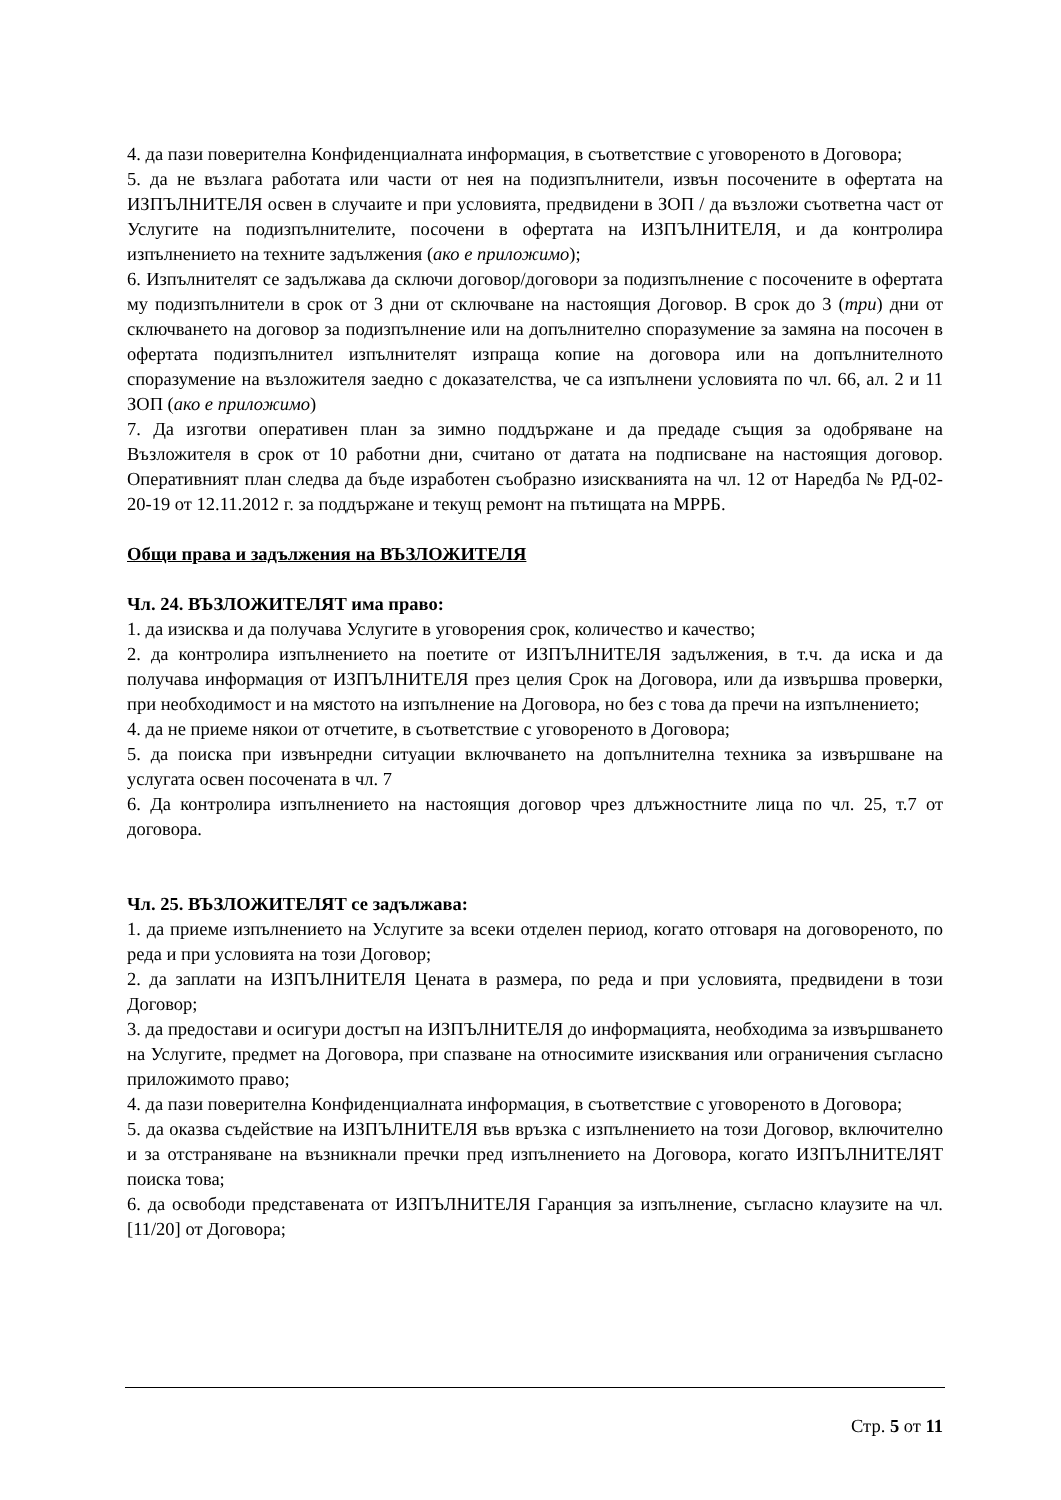4. да пази поверителна Конфиденциалната информация, в съответствие с уговореното в Договора;
5. да не възлага работата или части от нея на подизпълнители, извън посочените в офертата на ИЗПЪЛНИТЕЛЯ освен в случаите и при условията, предвидени в ЗОП / да възложи съответна част от Услугите на подизпълнителите, посочени в офертата на ИЗПЪЛНИТЕЛЯ, и да контролира изпълнението на техните задължения (ако е приложимо);
6. Изпълнителят се задължава да сключи договор/договори за подизпълнение с посочените в офертата му подизпълнители в срок от 3 дни от сключване на настоящия Договор. В срок до 3 (три) дни от сключването на договор за подизпълнение или на допълнително споразумение за замяна на посочен в офертата подизпълнител изпълнителят изпраща копие на договора или на допълнителното споразумение на възложителя заедно с доказателства, че са изпълнени условията по чл. 66, ал. 2 и 11 ЗОП (ако е приложимо)
7. Да изготви оперативен план за зимно поддържане и да предаде същия за одобряване на Възложителя в срок от 10 работни дни, считано от датата на подписване на настоящия договор. Оперативният план следва да бъде изработен съобразно изискванията на чл. 12 от Наредба № РД-02-20-19 от 12.11.2012 г. за поддържане и текущ ремонт на пътищата на МРРБ.
Общи права и задължения на ВЪЗЛОЖИТЕЛЯ
Чл. 24. ВЪЗЛОЖИТЕЛЯТ има право:
1. да изисква и да получава Услугите в уговорения срок, количество и качество;
2. да контролира изпълнението на поетите от ИЗПЪЛНИТЕЛЯ задължения, в т.ч. да иска и да получава информация от ИЗПЪЛНИТЕЛЯ през целия Срок на Договора, или да извършва проверки, при необходимост и на мястото на изпълнение на Договора, но без с това да пречи на изпълнението;
4. да не приеме някои от отчетите, в съответствие с уговореното в Договора;
5. да поиска при извънредни ситуации включването на допълнителна техника за извършване на услугата освен посочената в чл. 7
6. Да контролира изпълнението на настоящия договор чрез длъжностните лица по чл. 25, т.7 от договора.
Чл. 25. ВЪЗЛОЖИТЕЛЯТ се задължава:
1. да приеме изпълнението на Услугите за всеки отделен период, когато отговаря на договореното, по реда и при условията на този Договор;
2. да заплати на ИЗПЪЛНИТЕЛЯ Цената в размера, по реда и при условията, предвидени в този Договор;
3. да предостави и осигури достъп на ИЗПЪЛНИТЕЛЯ до информацията, необходима за извършването на Услугите, предмет на Договора, при спазване на относимите изисквания или ограничения съгласно приложимото право;
4. да пази поверителна Конфиденциалната информация, в съответствие с уговореното в Договора;
5. да оказва съдействие на ИЗПЪЛНИТЕЛЯ във връзка с изпълнението на този Договор, включително и за отстраняване на възникнали пречки пред изпълнението на Договора, когато ИЗПЪЛНИТЕЛЯТ поиска това;
6. да освободи представената от ИЗПЪЛНИТЕЛЯ Гаранция за изпълнение, съгласно клаузите на чл. [11/20] от Договора;
Стр. 5 от 11